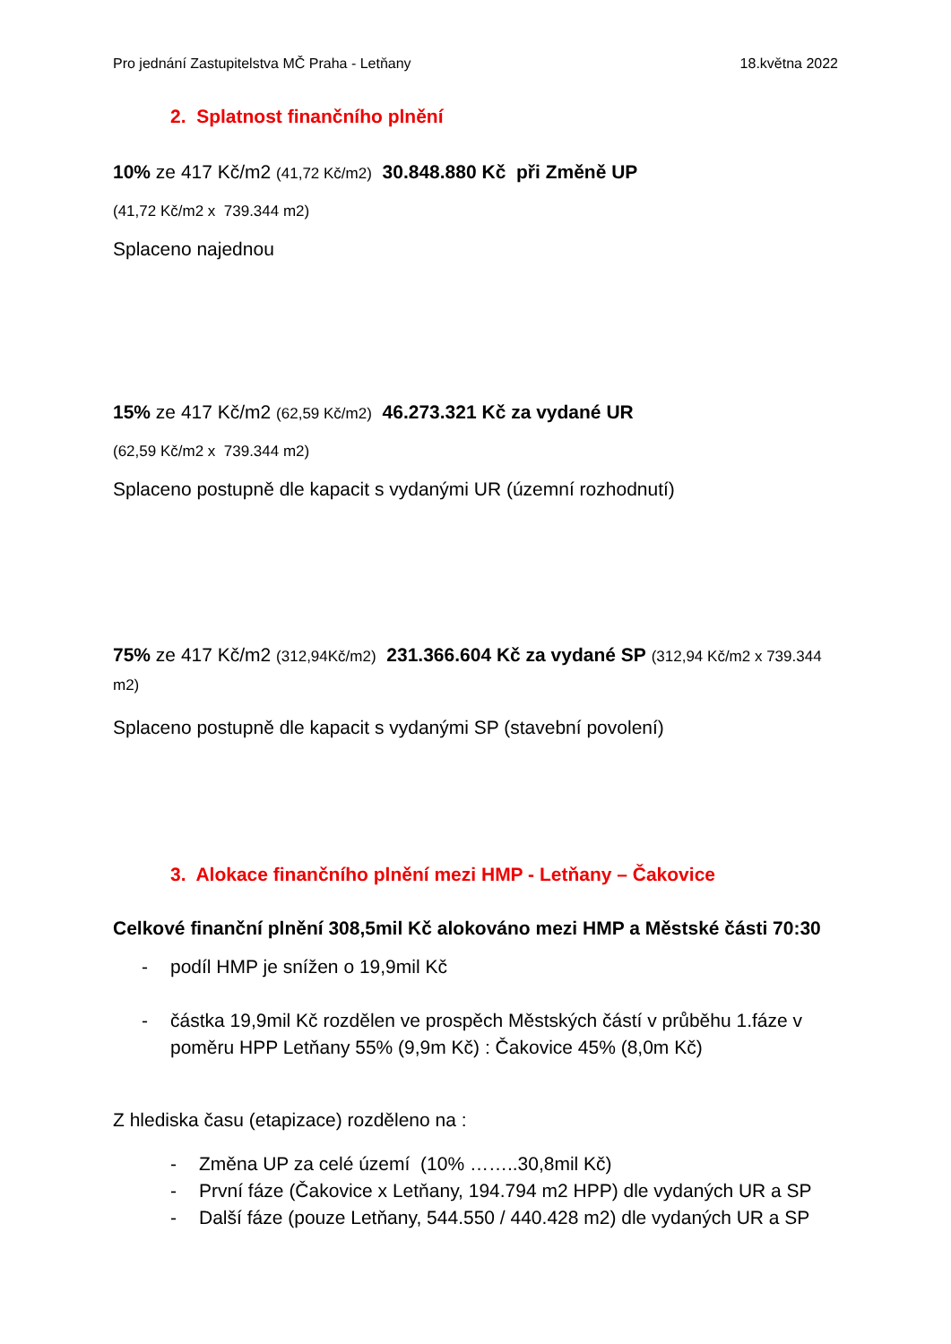Pro jednání Zastupitelstva MČ Praha - Letňany 18.května 2022
2. Splatnost finančního plnění
10% ze 417 Kč/m2 (41,72 Kč/m2) 30.848.880 Kč při Změně UP
(41,72 Kč/m2 x 739.344 m2)
Splaceno najednou
15% ze 417 Kč/m2 (62,59 Kč/m2) 46.273.321 Kč za vydané UR
(62,59 Kč/m2 x 739.344 m2)
Splaceno postupně dle kapacit s vydanými UR (územní rozhodnutí)
75% ze 417 Kč/m2 (312,94Kč/m2) 231.366.604 Kč za vydané SP (312,94 Kč/m2 x 739.344 m2)
Splaceno postupně dle kapacit s vydanými SP (stavební povolení)
3. Alokace finančního plnění mezi HMP - Letňany – Čakovice
Celkové finanční plnění 308,5mil Kč alokováno mezi HMP a Městské části 70:30
- podíl HMP je snížen o 19,9mil Kč
- částka 19,9mil Kč rozdělen ve prospěch Městských částí v průběhu 1.fáze v poměru HPP Letňany 55% (9,9m Kč) : Čakovice 45% (8,0m Kč)
Z hlediska času (etapizace) rozděleno na :
- Změna UP za celé území (10% ……..30,8mil Kč)
- První fáze (Čakovice x Letňany, 194.794 m2 HPP) dle vydaných UR a SP
- Další fáze (pouze Letňany, 544.550 / 440.428 m2) dle vydaných UR a SP